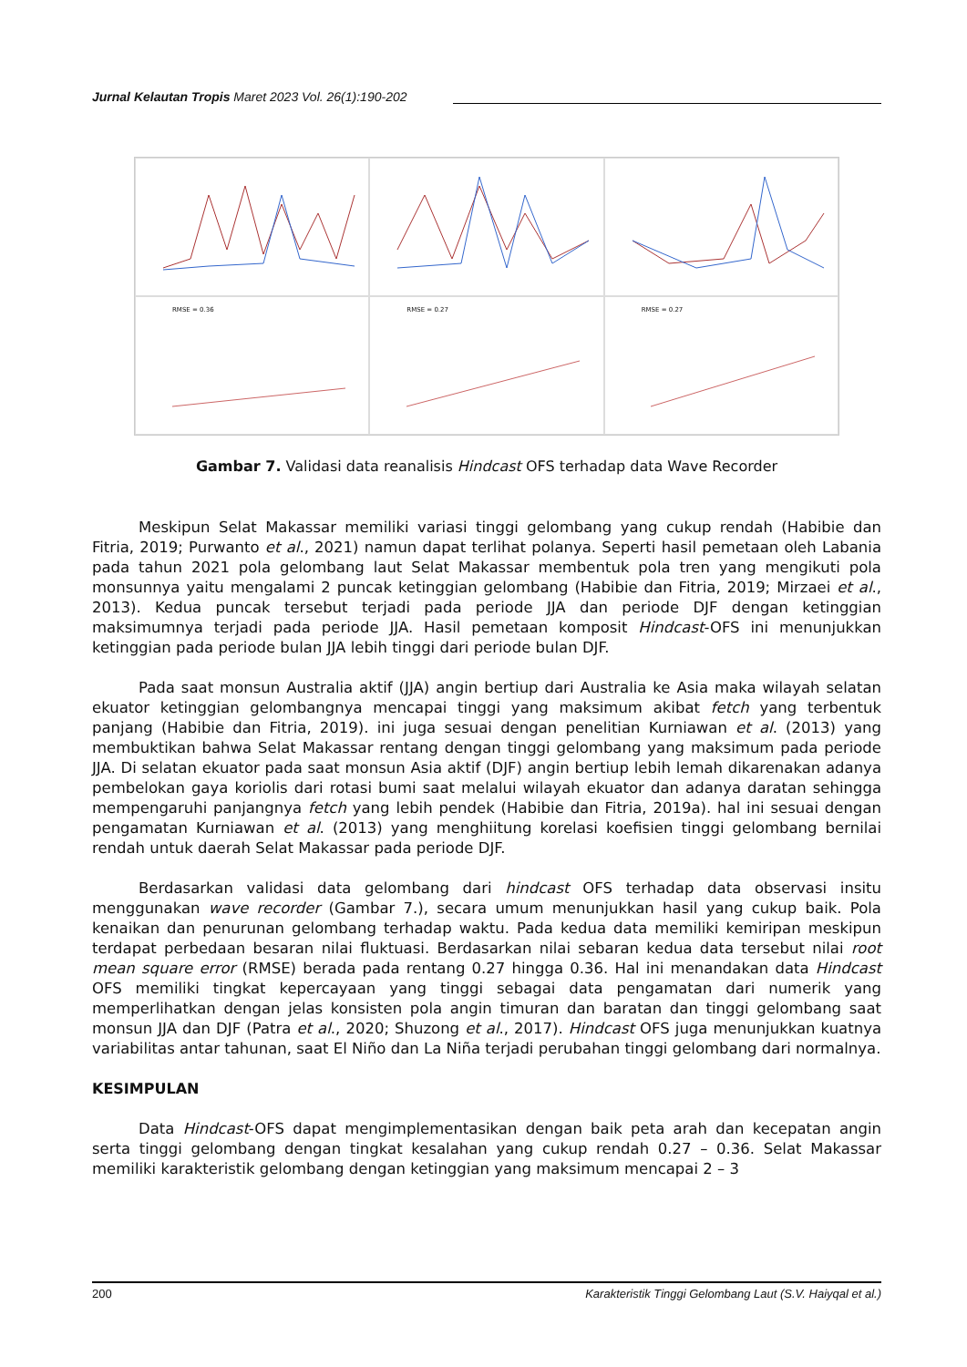Jurnal Kelautan Tropis Maret 2023 Vol. 26(1):190-202
RMSE = 0.36
RMSE = 0.27
RMSE = 0.27
Gambar 7. Validasi data reanalisis Hindcast OFS terhadap data Wave Recorder
Meskipun Selat Makassar memiliki variasi tinggi gelombang yang cukup rendah (Habibie dan Fitria, 2019; Purwanto et al., 2021) namun dapat terlihat polanya. Seperti hasil pemetaan oleh Labania pada tahun 2021 pola gelombang laut Selat Makassar membentuk pola tren yang mengikuti pola monsunnya yaitu mengalami 2 puncak ketinggian gelombang (Habibie dan Fitria, 2019; Mirzaei et al., 2013). Kedua puncak tersebut terjadi pada periode JJA dan periode DJF dengan ketinggian maksimumnya terjadi pada periode JJA. Hasil pemetaan komposit Hindcast-OFS ini menunjukkan ketinggian pada periode bulan JJA lebih tinggi dari periode bulan DJF.
Pada saat monsun Australia aktif (JJA) angin bertiup dari Australia ke Asia maka wilayah selatan ekuator ketinggian gelombangnya mencapai tinggi yang maksimum akibat fetch yang terbentuk panjang (Habibie dan Fitria, 2019). ini juga sesuai dengan penelitian Kurniawan et al. (2013) yang membuktikan bahwa Selat Makassar rentang dengan tinggi gelombang yang maksimum pada periode JJA. Di selatan ekuator pada saat monsun Asia aktif (DJF) angin bertiup lebih lemah dikarenakan adanya pembelokan gaya koriolis dari rotasi bumi saat melalui wilayah ekuator dan adanya daratan sehingga mempengaruhi panjangnya fetch yang lebih pendek (Habibie dan Fitria, 2019a). hal ini sesuai dengan pengamatan Kurniawan et al. (2013) yang menghiitung korelasi koefisien tinggi gelombang bernilai rendah untuk daerah Selat Makassar pada periode DJF.
Berdasarkan validasi data gelombang dari hindcast OFS terhadap data observasi insitu menggunakan wave recorder (Gambar 7.), secara umum menunjukkan hasil yang cukup baik. Pola kenaikan dan penurunan gelombang terhadap waktu. Pada kedua data memiliki kemiripan meskipun terdapat perbedaan besaran nilai fluktuasi. Berdasarkan nilai sebaran kedua data tersebut nilai root mean square error (RMSE) berada pada rentang 0.27 hingga 0.36. Hal ini menandakan data Hindcast OFS memiliki tingkat kepercayaan yang tinggi sebagai data pengamatan dari numerik yang memperlihatkan dengan jelas konsisten pola angin timuran dan baratan dan tinggi gelombang saat monsun JJA dan DJF (Patra et al., 2020; Shuzong et al., 2017). Hindcast OFS juga menunjukkan kuatnya variabilitas antar tahunan, saat El Niño dan La Niña terjadi perubahan tinggi gelombang dari normalnya.
KESIMPULAN
Data Hindcast-OFS dapat mengimplementasikan dengan baik peta arah dan kecepatan angin serta tinggi gelombang dengan tingkat kesalahan yang cukup rendah 0.27 – 0.36. Selat Makassar memiliki karakteristik gelombang dengan ketinggian yang maksimum mencapai 2 – 3
200 Karakteristik Tinggi Gelombang Laut (S.V. Haiyqal et al.)